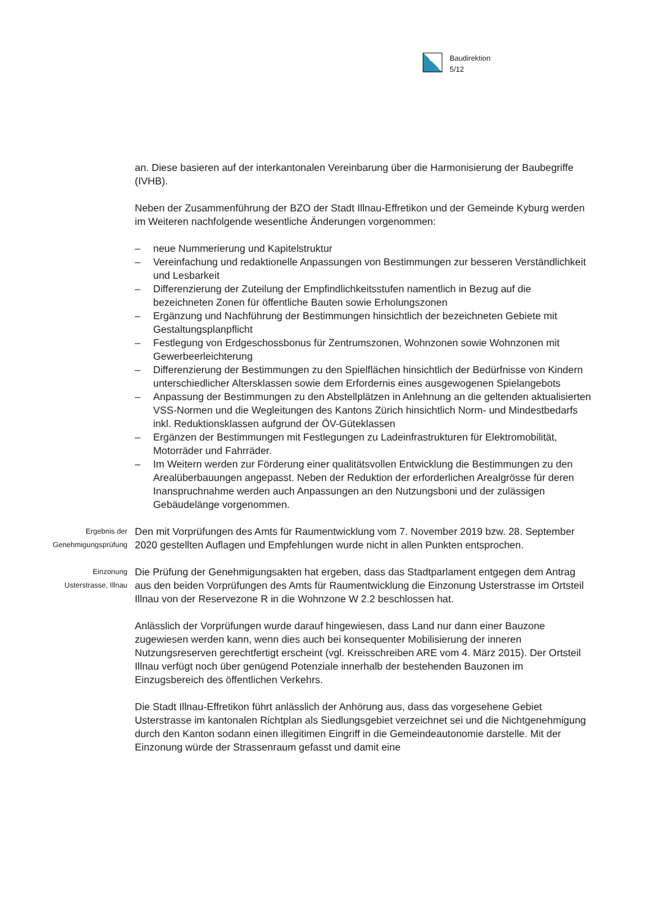Baudirektion
5/12
an. Diese basieren auf der interkantonalen Vereinbarung über die Harmonisierung der Baubegriffe (IVHB).
Neben der Zusammenführung der BZO der Stadt Illnau-Effretikon und der Gemeinde Kyburg werden im Weiteren nachfolgende wesentliche Änderungen vorgenommen:
– neue Nummerierung und Kapitelstruktur
– Vereinfachung und redaktionelle Anpassungen von Bestimmungen zur besseren Verständlichkeit und Lesbarkeit
– Differenzierung der Zuteilung der Empfindlichkeitsstufen namentlich in Bezug auf die bezeichneten Zonen für öffentliche Bauten sowie Erholungszonen
– Ergänzung und Nachführung der Bestimmungen hinsichtlich der bezeichneten Gebiete mit Gestaltungsplanpflicht
– Festlegung von Erdgeschossbonus für Zentrumszonen, Wohnzonen sowie Wohnzonen mit Gewerbeerleichterung
– Differenzierung der Bestimmungen zu den Spielflächen hinsichtlich der Bedürfnisse von Kindern unterschiedlicher Altersklassen sowie dem Erfordernis eines ausgewogenen Spielangebots
– Anpassung der Bestimmungen zu den Abstellplätzen in Anlehnung an die geltenden aktualisierten VSS-Normen und die Wegleitungen des Kantons Zürich hinsichtlich Norm- und Mindestbedarfs inkl. Reduktionsklassen aufgrund der ÖV-Güteklassen
– Ergänzen der Bestimmungen mit Festlegungen zu Ladeinfrastrukturen für Elektromobilität, Motorräder und Fahrräder.
– Im Weitern werden zur Förderung einer qualitätsvollen Entwicklung die Bestimmungen zu den Arealüberbauungen angepasst. Neben der Reduktion der erforderlichen Arealgrösse für deren Inanspruchnahme werden auch Anpassungen an den Nutzungsboni und der zulässigen Gebäudelänge vorgenommen.
Ergebnis der
Genehmigungsprüfung
Den mit Vorprüfungen des Amts für Raumentwicklung vom 7. November 2019 bzw. 28. September 2020 gestellten Auflagen und Empfehlungen wurde nicht in allen Punkten entsprochen.
Einzonung
Usterstrasse, Illnau
Die Prüfung der Genehmigungsakten hat ergeben, dass das Stadtparlament entgegen dem Antrag aus den beiden Vorprüfungen des Amts für Raumentwicklung die Einzonung Usterstrasse im Ortsteil Illnau von der Reservezone R in die Wohnzone W 2.2 beschlossen hat.
Anlässlich der Vorprüfungen wurde darauf hingewiesen, dass Land nur dann einer Bauzone zugewiesen werden kann, wenn dies auch bei konsequenter Mobilisierung der inneren Nutzungsreserven gerechtfertigt erscheint (vgl. Kreisschreiben ARE vom 4. März 2015). Der Ortsteil Illnau verfügt noch über genügend Potenziale innerhalb der bestehenden Bauzonen im Einzugsbereich des öffentlichen Verkehrs.
Die Stadt Illnau-Effretikon führt anlässlich der Anhörung aus, dass das vorgesehene Gebiet Usterstrasse im kantonalen Richtplan als Siedlungsgebiet verzeichnet sei und die Nichtgenehmigung durch den Kanton sodann einen illegitimen Eingriff in die Gemeindeautonomie darstelle. Mit der Einzonung würde der Strassenraum gefasst und damit eine